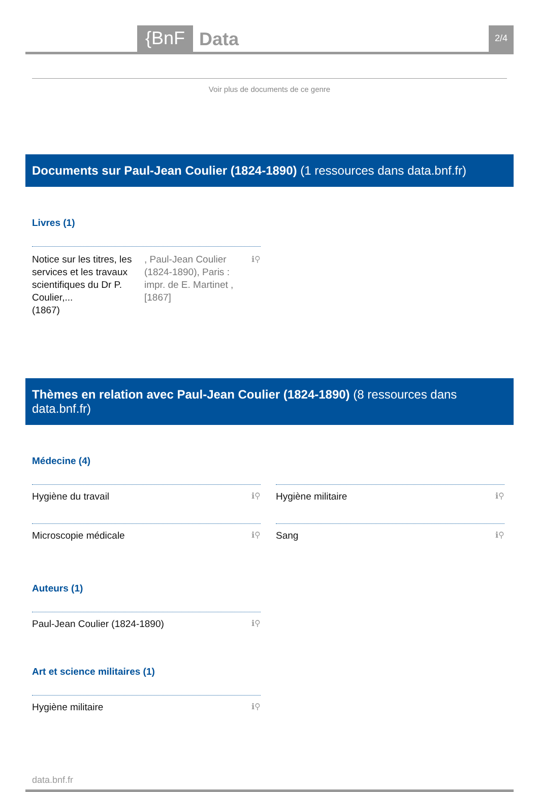{BnF Data 2/4
Voir plus de documents de ce genre
Documents sur Paul-Jean Coulier (1824-1890) (1 ressources dans data.bnf.fr)
Livres (1)
Notice sur les titres, les services et les travaux scientifiques du Dr P. Coulier,...
(1867), Paul-Jean Coulier (1824-1890), Paris : impr. de E. Martinet , [1867] ℹ⚲
Thèmes en relation avec Paul-Jean Coulier (1824-1890) (8 ressources dans data.bnf.fr)
Médecine (4)
Hygiène du travail ℹ⚲
Hygiène militaire ℹ⚲
Microscopie médicale ℹ⚲
Sang ℹ⚲
Auteurs (1)
Paul-Jean Coulier (1824-1890) ℹ⚲
Art et science militaires (1)
Hygiène militaire ℹ⚲
data.bnf.fr